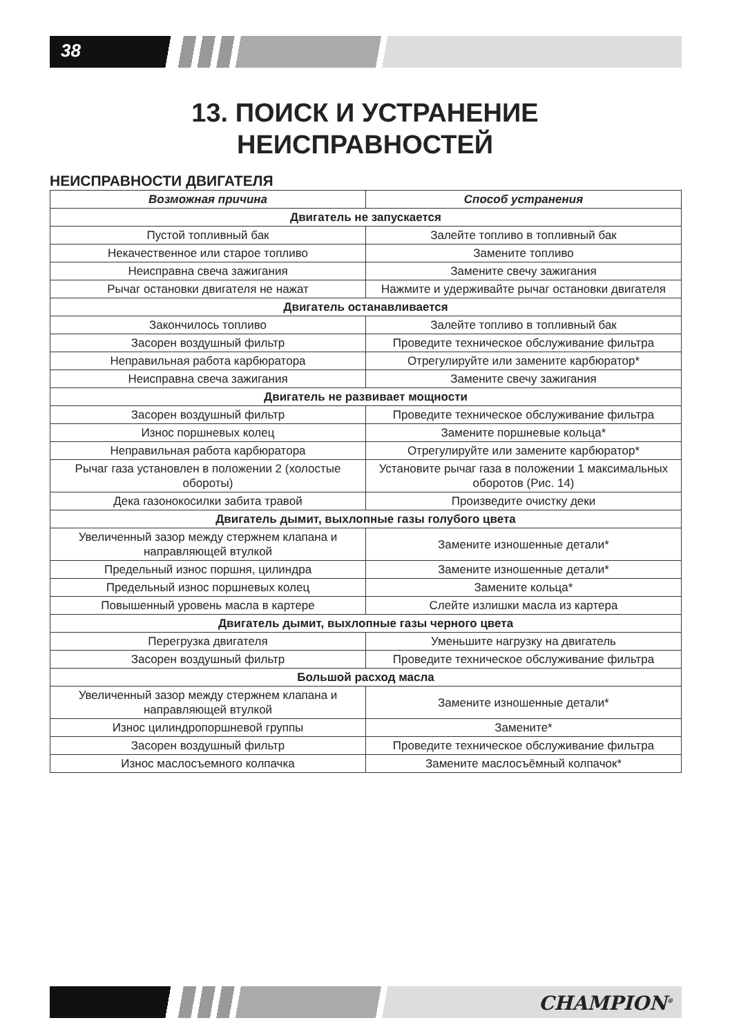38
13. ПОИСК И УСТРАНЕНИЕ
НЕИСПРАВНОСТЕЙ
НЕИСПРАВНОСТИ ДВИГАТЕЛЯ
| Возможная причина | Способ устранения |
| --- | --- |
| Двигатель не запускается | |
| Пустой топливный бак | Залейте топливо в топливный бак |
| Некачественное или старое топливо | Замените топливо |
| Неисправна свеча зажигания | Замените свечу зажигания |
| Рычаг остановки двигателя не нажат | Нажмите и удерживайте рычаг остановки двигателя |
| Двигатель останавливается | |
| Закончилось топливо | Залейте топливо в топливный бак |
| Засорен воздушный фильтр | Проведите техническое обслуживание фильтра |
| Неправильная работа карбюратора | Отрегулируйте или замените карбюратор* |
| Неисправна свеча зажигания | Замените свечу зажигания |
| Двигатель не развивает мощности | |
| Засорен воздушный фильтр | Проведите техническое обслуживание фильтра |
| Износ поршневых колец | Замените поршневые кольца* |
| Неправильная работа карбюратора | Отрегулируйте или замените карбюратор* |
| Рычаг газа установлен в положении 2 (холостые обороты) | Установите рычаг газа в положении 1 максимальных оборотов (Рис. 14) |
| Дека газонокосилки забита травой | Произведите очистку деки |
| Двигатель дымит, выхлопные газы голубого цвета | |
| Увеличенный зазор между стержнем клапана и направляющей втулкой | Замените изношенные детали* |
| Предельный износ поршня, цилиндра | Замените изношенные детали* |
| Предельный износ поршневых колец | Замените кольца* |
| Повышенный уровень масла в картере | Слейте излишки масла из картера |
| Двигатель дымит, выхлопные газы черного цвета | |
| Перегрузка двигателя | Уменьшите нагрузку на двигатель |
| Засорен воздушный фильтр | Проведите техническое обслуживание фильтра |
| Большой расход масла | |
| Увеличенный зазор между стержнем клапана и направляющей втулкой | Замените изношенные детали* |
| Износ цилиндропоршневой группы | Замените* |
| Засорен воздушный фильтр | Проведите техническое обслуживание фильтра |
| Износ маслосъемного колпачка | Замените маслосъёмный колпачок* |
CHAMPION<sup>®</sup>